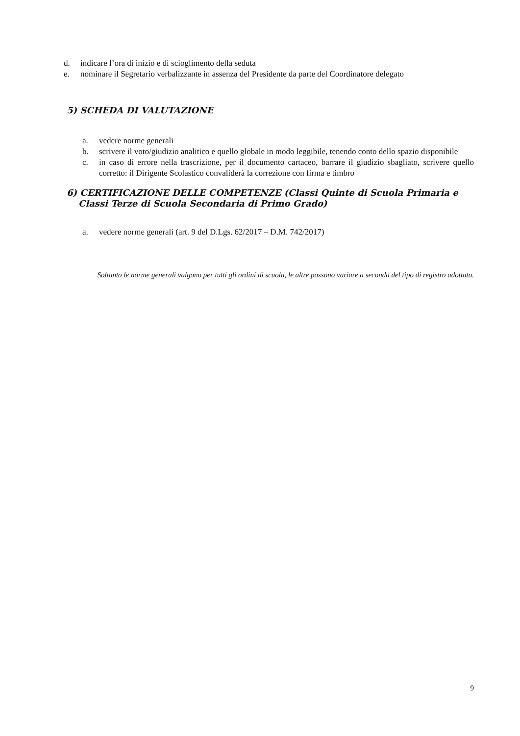d. indicare l’ora di inizio e di scioglimento della seduta
e. nominare il Segretario verbalizzante in assenza del Presidente da parte del Coordinatore delegato
5) SCHEDA DI VALUTAZIONE
a. vedere norme generali
b. scrivere il voto/giudizio analitico e quello globale in modo leggibile, tenendo conto dello spazio disponibile
c. in caso di errore nella trascrizione, per il documento cartaceo, barrare il giudizio sbagliato, scrivere quello corretto: il Dirigente Scolastico convaliderà la correzione con firma e timbro
6) CERTIFICAZIONE DELLE COMPETENZE (Classi Quinte di Scuola Primaria e Classi Terze di Scuola Secondaria di Primo Grado)
a. vedere norme generali (art. 9 del D.Lgs. 62/2017 – D.M. 742/2017)
Soltanto le norme generali valgono per tutti gli ordini di scuola, le altre possono variare a seconda del tipo di registro adottato.
9